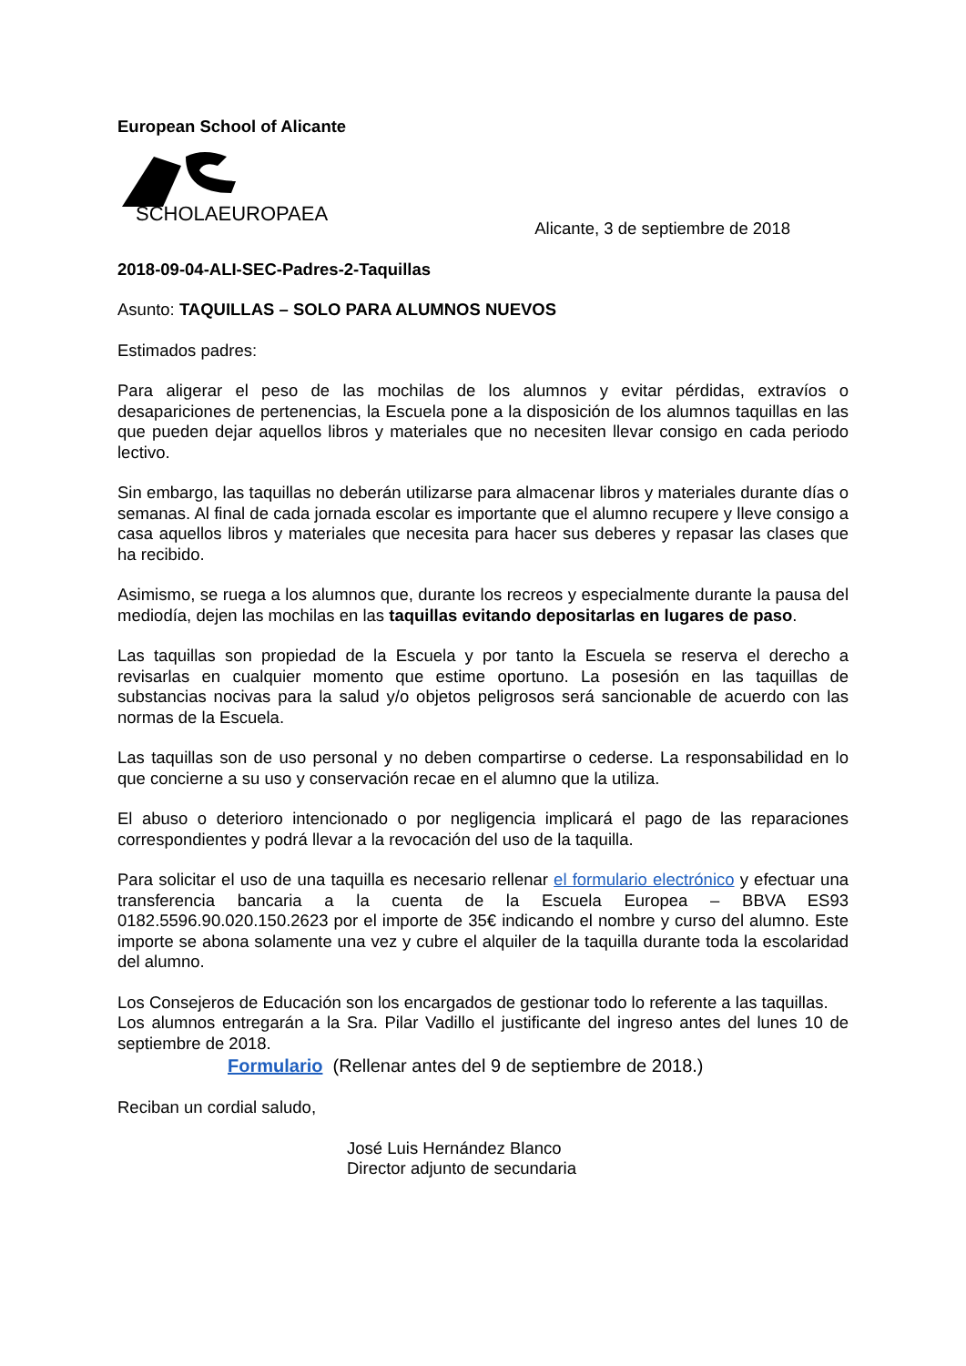European School of Alicante
SCHOLAEUROPAEA
Alicante, 3 de septiembre de 2018
2018-09-04-ALI-SEC-Padres-2-Taquillas
Asunto: TAQUILLAS – SOLO PARA ALUMNOS NUEVOS
Estimados padres:
Para aligerar el peso de las mochilas de los alumnos y evitar pérdidas, extravíos o desapariciones de pertenencias, la Escuela pone a la disposición de los alumnos taquillas en las que pueden dejar aquellos libros y materiales que no necesiten llevar consigo en cada periodo lectivo.
Sin embargo, las taquillas no deberán utilizarse para almacenar libros y materiales durante días o semanas. Al final de cada jornada escolar es importante que el alumno recupere y lleve consigo a casa aquellos libros y materiales que necesita para hacer sus deberes y repasar las clases que ha recibido.
Asimismo, se ruega a los alumnos que, durante los recreos y especialmente durante la pausa del mediodía, dejen las mochilas en las taquillas evitando depositarlas en lugares de paso.
Las taquillas son propiedad de la Escuela y por tanto la Escuela se reserva el derecho a revisarlas en cualquier momento que estime oportuno. La posesión en las taquillas de substancias nocivas para la salud y/o objetos peligrosos será sancionable de acuerdo con las normas de la Escuela.
Las taquillas son de uso personal y no deben compartirse o cederse. La responsabilidad en lo que concierne a su uso y conservación recae en el alumno que la utiliza.
El abuso o deterioro intencionado o por negligencia implicará el pago de las reparaciones correspondientes y podrá llevar a la revocación del uso de la taquilla.
Para solicitar el uso de una taquilla es necesario rellenar el formulario electrónico y efectuar una transferencia bancaria a la cuenta de la Escuela Europea – BBVA ES93 0182.5596.90.020.150.2623 por el importe de 35€ indicando el nombre y curso del alumno. Este importe se abona solamente una vez y cubre el alquiler de la taquilla durante toda la escolaridad del alumno.
Los Consejeros de Educación son los encargados de gestionar todo lo referente a las taquillas.
Los alumnos entregarán a la Sra. Pilar Vadillo el justificante del ingreso antes del lunes 10 de septiembre de 2018.
Formulario (Rellenar antes del 9 de septiembre de 2018.)
Reciban un cordial saludo,
José Luis Hernández Blanco
Director adjunto de secundaria